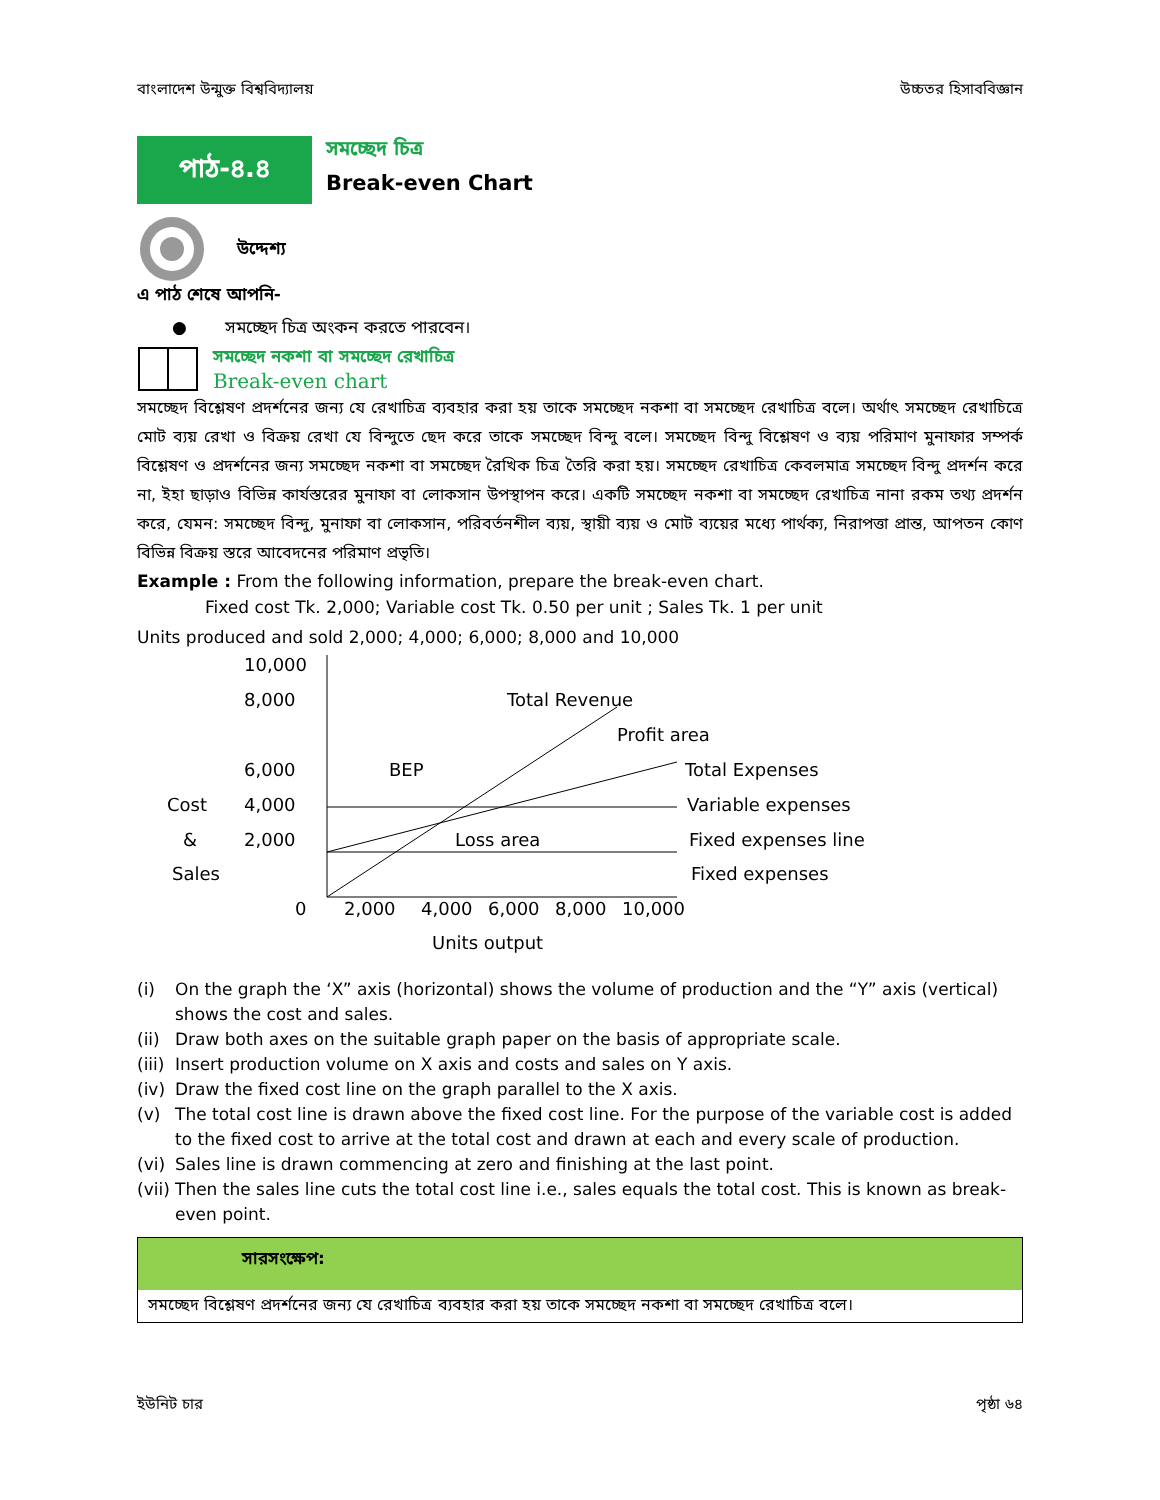বাংলাদেশ উন্মুক্ত বিশ্ববিদ্যালয় উচ্চতর হিসাববিজ্ঞান
পাঠ-৪.৪
সমচ্ছেদ চিত্র
Break-even Chart
উদ্দেশ্য
এ পাঠ শেষে আপনি-
● সমচ্ছেদ চিত্র অংকন করতে পারবেন।
সমচ্ছেদ নকশা বা সমচ্ছেদ রেখাচিত্র
Break-even chart
সমচ্ছেদ বিশ্লেষণ প্রদর্শনের জন্য যে রেখাচিত্র ব্যবহার করা হয় তাকে সমচ্ছেদ নকশা বা সমচ্ছেদ রেখাচিত্র বলে। অর্থাৎ সমচ্ছেদ রেখাচিত্রে মোট ব্যয় রেখা ও বিক্রয় রেখা যে বিন্দুতে ছেদ করে তাকে সমচ্ছেদ বিন্দু বলে। সমচ্ছেদ বিন্দু বিশ্লেষণ ও ব্যয় পরিমাণ মুনাফার সম্পর্ক বিশ্লেষণ ও প্রদর্শনের জন্য সমচ্ছেদ নকশা বা সমচ্ছেদ রৈখিক চিত্র তৈরি করা হয়। সমচ্ছেদ রেখাচিত্র কেবলমাত্র সমচ্ছেদ বিন্দু প্রদর্শন করে না, ইহা ছাড়াও বিভিন্ন কার্যস্তরের মুনাফা বা লোকসান উপস্থাপন করে। একটি সমচ্ছেদ নকশা বা সমচ্ছেদ রেখাচিত্র নানা রকম তথ্য প্রদর্শন করে, যেমন: সমচ্ছেদ বিন্দু, মুনাফা বা লোকসান, পরিবর্তনশীল ব্যয়, স্থায়ী ব্যয় ও মোট ব্যয়ের মধ্যে পার্থক্য, নিরাপত্তা প্রান্ত, আপতন কোণ বিভিন্ন বিক্রয় স্তরে আবেদনের পরিমাণ প্রভৃতি।
Example : From the following information, prepare the break-even chart.
Fixed cost Tk. 2,000; Variable cost Tk. 0.50 per unit ; Sales Tk. 1 per unit
Units produced and sold 2,000; 4,000; 6,000; 8,000 and 10,000
10,000
8,000
6,000
4,000
2,000
Cost
&
Sales
0
Total Revenue
Profit area
BEP
Loss area
Total Expenses
Variable expenses
Fixed expenses line
Fixed expenses
2,000
4,000
6,000
8,000
10,000
Units output
(i) On the graph the ‘X” axis (horizontal) shows the volume of production and the “Y” axis (vertical) shows the cost and sales.
(ii) Draw both axes on the suitable graph paper on the basis of appropriate scale.
(iii) Insert production volume on X axis and costs and sales on Y axis.
(iv) Draw the fixed cost line on the graph parallel to the X axis.
(v) The total cost line is drawn above the fixed cost line. For the purpose of the variable cost is added to the fixed cost to arrive at the total cost and drawn at each and every scale of production.
(vi) Sales line is drawn commencing at zero and finishing at the last point.
(vii) Then the sales line cuts the total cost line i.e., sales equals the total cost. This is known as break-even point.
সারসংক্ষেপ:
সমচ্ছেদ বিশ্লেষণ প্রদর্শনের জন্য যে রেখাচিত্র ব্যবহার করা হয় তাকে সমচ্ছেদ নকশা বা সমচ্ছেদ রেখাচিত্র বলে।
ইউনিট চার পৃষ্ঠা ৬৪